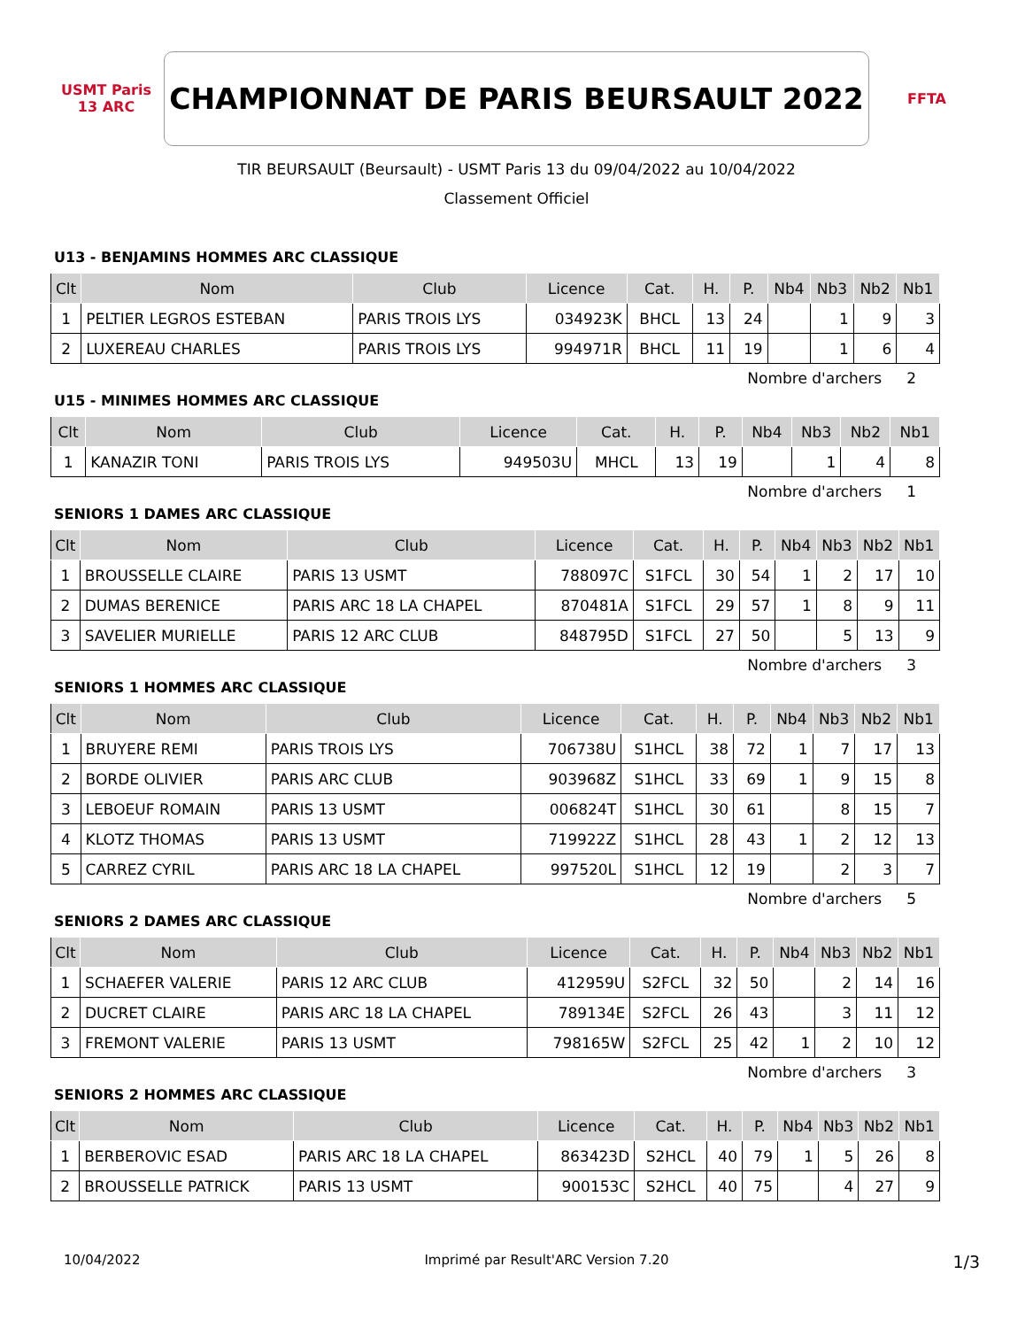USMT Paris 13 ARC
CHAMPIONNAT DE PARIS BEURSAULT 2022
FFTA
TIR BEURSAULT (Beursault) - USMT Paris 13 du 09/04/2022 au 10/04/2022
Classement Officiel
U13 - BENJAMINS HOMMES ARC CLASSIQUE
| Clt | Nom | Club | Licence | Cat. | H. | P. | Nb4 | Nb3 | Nb2 | Nb1 |
| --- | --- | --- | --- | --- | --- | --- | --- | --- | --- | --- |
| 1 | PELTIER LEGROS ESTEBAN | PARIS TROIS LYS | 034923K | BHCL | 13 | 24 | | 1 | 9 | 3 |
| 2 | LUXEREAU CHARLES | PARIS TROIS LYS | 994971R | BHCL | 11 | 19 | | 1 | 6 | 4 |
Nombre d'archers 2
U15 - MINIMES HOMMES ARC CLASSIQUE
| Clt | Nom | Club | Licence | Cat. | H. | P. | Nb4 | Nb3 | Nb2 | Nb1 |
| --- | --- | --- | --- | --- | --- | --- | --- | --- | --- | --- |
| 1 | KANAZIR TONI | PARIS TROIS LYS | 949503U | MHCL | 13 | 19 | | 1 | 4 | 8 |
Nombre d'archers 1
SENIORS 1 DAMES ARC CLASSIQUE
| Clt | Nom | Club | Licence | Cat. | H. | P. | Nb4 | Nb3 | Nb2 | Nb1 |
| --- | --- | --- | --- | --- | --- | --- | --- | --- | --- | --- |
| 1 | BROUSSELLE CLAIRE | PARIS 13 USMT | 788097C | S1FCL | 30 | 54 | 1 | 2 | 17 | 10 |
| 2 | DUMAS BERENICE | PARIS ARC 18 LA CHAPEL | 870481A | S1FCL | 29 | 57 | 1 | 8 | 9 | 11 |
| 3 | SAVELIER MURIELLE | PARIS 12 ARC CLUB | 848795D | S1FCL | 27 | 50 | | 5 | 13 | 9 |
Nombre d'archers 3
SENIORS 1 HOMMES ARC CLASSIQUE
| Clt | Nom | Club | Licence | Cat. | H. | P. | Nb4 | Nb3 | Nb2 | Nb1 |
| --- | --- | --- | --- | --- | --- | --- | --- | --- | --- | --- |
| 1 | BRUYERE REMI | PARIS TROIS LYS | 706738U | S1HCL | 38 | 72 | 1 | 7 | 17 | 13 |
| 2 | BORDE OLIVIER | PARIS ARC CLUB | 903968Z | S1HCL | 33 | 69 | 1 | 9 | 15 | 8 |
| 3 | LEBOEUF ROMAIN | PARIS 13 USMT | 006824T | S1HCL | 30 | 61 | | 8 | 15 | 7 |
| 4 | KLOTZ THOMAS | PARIS 13 USMT | 719922Z | S1HCL | 28 | 43 | 1 | 2 | 12 | 13 |
| 5 | CARREZ CYRIL | PARIS ARC 18 LA CHAPEL | 997520L | S1HCL | 12 | 19 | | 2 | 3 | 7 |
Nombre d'archers 5
SENIORS 2 DAMES ARC CLASSIQUE
| Clt | Nom | Club | Licence | Cat. | H. | P. | Nb4 | Nb3 | Nb2 | Nb1 |
| --- | --- | --- | --- | --- | --- | --- | --- | --- | --- | --- |
| 1 | SCHAEFER VALERIE | PARIS 12 ARC CLUB | 412959U | S2FCL | 32 | 50 | | 2 | 14 | 16 |
| 2 | DUCRET CLAIRE | PARIS ARC 18 LA CHAPEL | 789134E | S2FCL | 26 | 43 | | 3 | 11 | 12 |
| 3 | FREMONT VALERIE | PARIS 13 USMT | 798165W | S2FCL | 25 | 42 | 1 | 2 | 10 | 12 |
Nombre d'archers 3
SENIORS 2 HOMMES ARC CLASSIQUE
| Clt | Nom | Club | Licence | Cat. | H. | P. | Nb4 | Nb3 | Nb2 | Nb1 |
| --- | --- | --- | --- | --- | --- | --- | --- | --- | --- | --- |
| 1 | BERBEROVIC ESAD | PARIS ARC 18 LA CHAPEL | 863423D | S2HCL | 40 | 79 | 1 | 5 | 26 | 8 |
| 2 | BROUSSELLE PATRICK | PARIS 13 USMT | 900153C | S2HCL | 40 | 75 | | 4 | 27 | 9 |
10/04/2022 Imprimé par Result'ARC Version 7.20 1/3